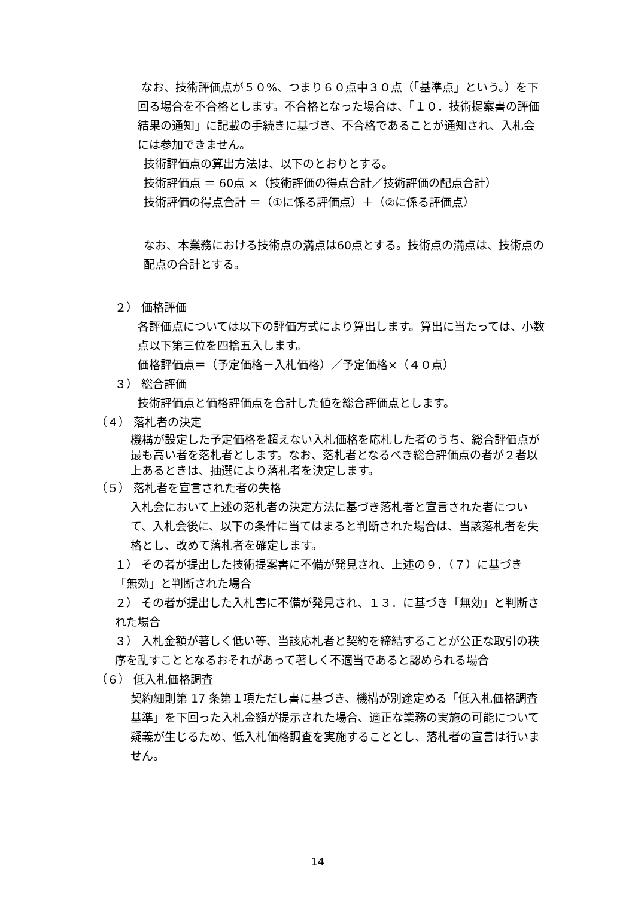なお、技術評価点が５０%、つまり６０点中３０点（「基準点」という。）を下回る場合を不合格とします。不合格となった場合は、「１０．技術提案書の評価結果の通知」に記載の手続きに基づき、不合格であることが通知され、入札会には参加できません。
技術評価点の算出方法は、以下のとおりとする。
技術評価点 ＝ 60点 ×（技術評価の得点合計／技術評価の配点合計）
技術評価の得点合計 ＝（①に係る評価点）＋（②に係る評価点）
なお、本業務における技術点の満点は60点とする。技術点の満点は、技術点の配点の合計とする。
２） 価格評価
各評価点については以下の評価方式により算出します。算出に当たっては、小数点以下第三位を四捨五入します。
価格評価点＝（予定価格－入札価格）／予定価格×（４０点）
３） 総合評価
技術評価点と価格評価点を合計した値を総合評価点とします。
（４） 落札者の決定
機構が設定した予定価格を超えない入札価格を応札した者のうち、総合評価点が最も高い者を落札者とします。なお、落札者となるべき総合評価点の者が２者以上あるときは、抽選により落札者を決定します。
（５） 落札者を宣言された者の失格
入札会において上述の落札者の決定方法に基づき落札者と宣言された者について、入札会後に、以下の条件に当てはまると判断された場合は、当該落札者を失格とし、改めて落札者を確定します。
１） その者が提出した技術提案書に不備が発見され、上述の９．（７）に基づき「無効」と判断された場合
２） その者が提出した入札書に不備が発見され、１３．に基づき「無効」と判断された場合
３） 入札金額が著しく低い等、当該応札者と契約を締結することが公正な取引の秩序を乱すこととなるおそれがあって著しく不適当であると認められる場合
（６） 低入札価格調査
契約細則第 17 条第１項ただし書に基づき、機構が別途定める「低入札価格調査基準」を下回った入札金額が提示された場合、適正な業務の実施の可能について疑義が生じるため、低入札価格調査を実施することとし、落札者の宣言は行いません。
14